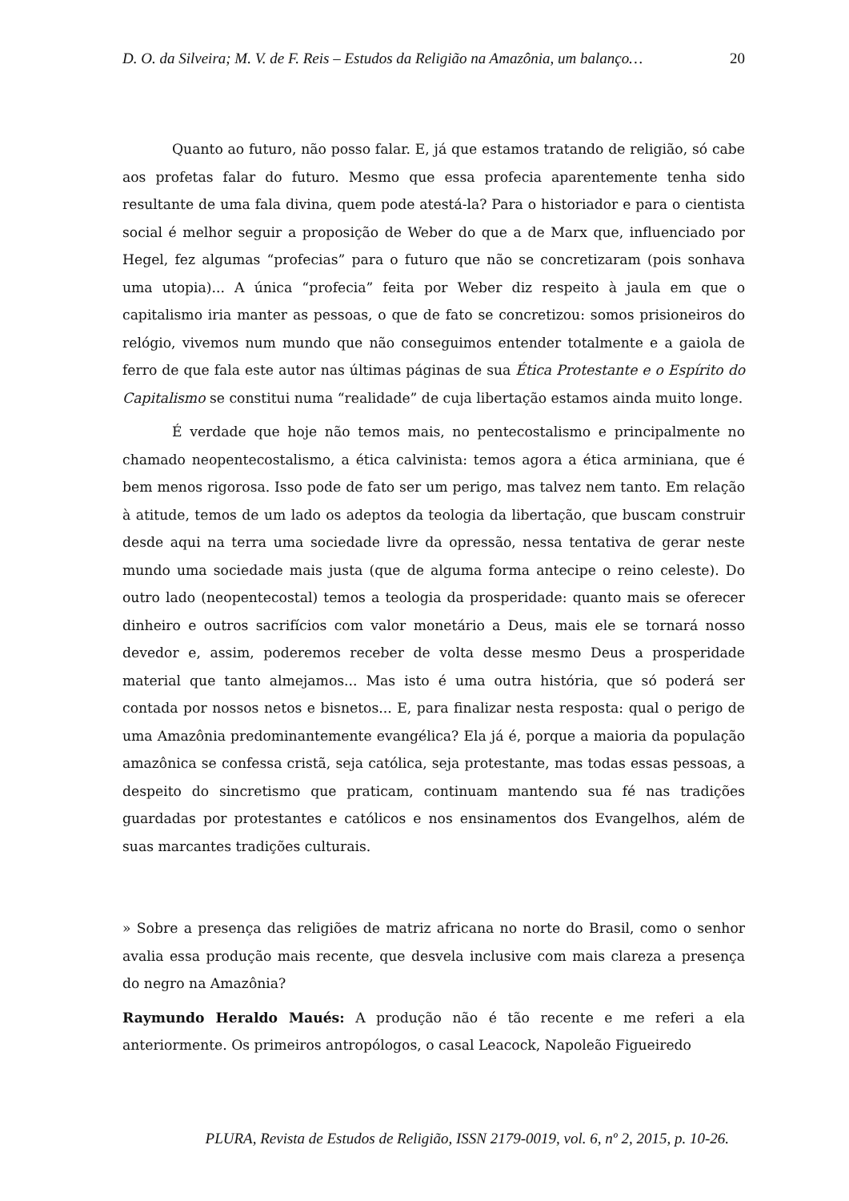D. O. da Silveira; M. V. de F. Reis – Estudos da Religião na Amazônia, um balanço… 20
Quanto ao futuro, não posso falar. E, já que estamos tratando de religião, só cabe aos profetas falar do futuro. Mesmo que essa profecia aparentemente tenha sido resultante de uma fala divina, quem pode atestá-la? Para o historiador e para o cientista social é melhor seguir a proposição de Weber do que a de Marx que, influenciado por Hegel, fez algumas “profecias” para o futuro que não se concretizaram (pois sonhava uma utopia)... A única “profecia” feita por Weber diz respeito à jaula em que o capitalismo iria manter as pessoas, o que de fato se concretizou: somos prisioneiros do relógio, vivemos num mundo que não conseguimos entender totalmente e a gaiola de ferro de que fala este autor nas últimas páginas de sua Ética Protestante e o Espírito do Capitalismo se constitui numa “realidade” de cuja libertação estamos ainda muito longe.
É verdade que hoje não temos mais, no pentecostalismo e principalmente no chamado neopentecostalismo, a ética calvinista: temos agora a ética arminiana, que é bem menos rigorosa. Isso pode de fato ser um perigo, mas talvez nem tanto. Em relação à atitude, temos de um lado os adeptos da teologia da libertação, que buscam construir desde aqui na terra uma sociedade livre da opressão, nessa tentativa de gerar neste mundo uma sociedade mais justa (que de alguma forma antecipe o reino celeste). Do outro lado (neopentecostal) temos a teologia da prosperidade: quanto mais se oferecer dinheiro e outros sacrifícios com valor monetário a Deus, mais ele se tornará nosso devedor e, assim, poderemos receber de volta desse mesmo Deus a prosperidade material que tanto almejamos... Mas isto é uma outra história, que só poderá ser contada por nossos netos e bisnetos... E, para finalizar nesta resposta: qual o perigo de uma Amazônia predominantemente evangélica? Ela já é, porque a maioria da população amazônica se confessa cristã, seja católica, seja protestante, mas todas essas pessoas, a despeito do sincretismo que praticam, continuam mantendo sua fé nas tradições guardadas por protestantes e católicos e nos ensinamentos dos Evangelhos, além de suas marcantes tradições culturais.
» Sobre a presença das religiões de matriz africana no norte do Brasil, como o senhor avalia essa produção mais recente, que desvela inclusive com mais clareza a presença do negro na Amazônia?
Raymundo Heraldo Maués: A produção não é tão recente e me referi a ela anteriormente. Os primeiros antropólogos, o casal Leacock, Napoleão Figueiredo
PLURA, Revista de Estudos de Religião, ISSN 2179-0019, vol. 6, nº 2, 2015, p. 10-26.